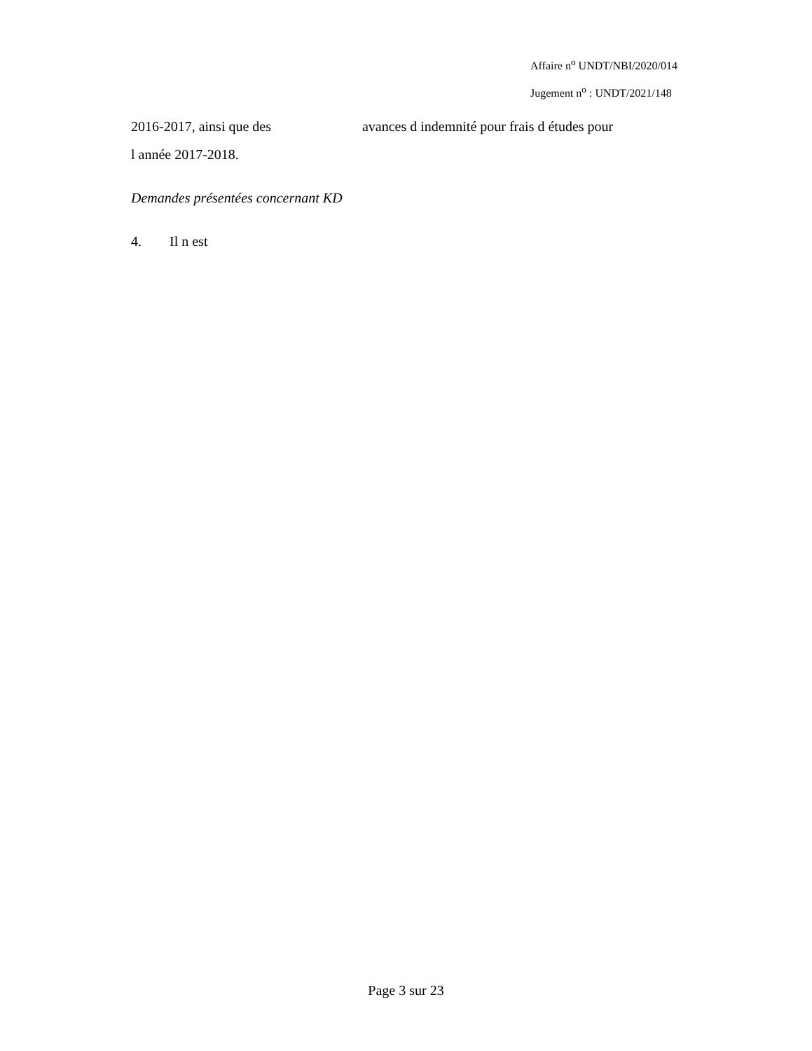Affaire n<sup>o</sup> UNDT/NBI/2020/014
Jugement n<sup>o</sup> : UNDT/2021/148
2016-2017, ainsi que des avances d indemnité pour frais d études pour
l année 2017-2018.
Demandes présentées concernant KD
4. Il n est
Page 3 sur 23